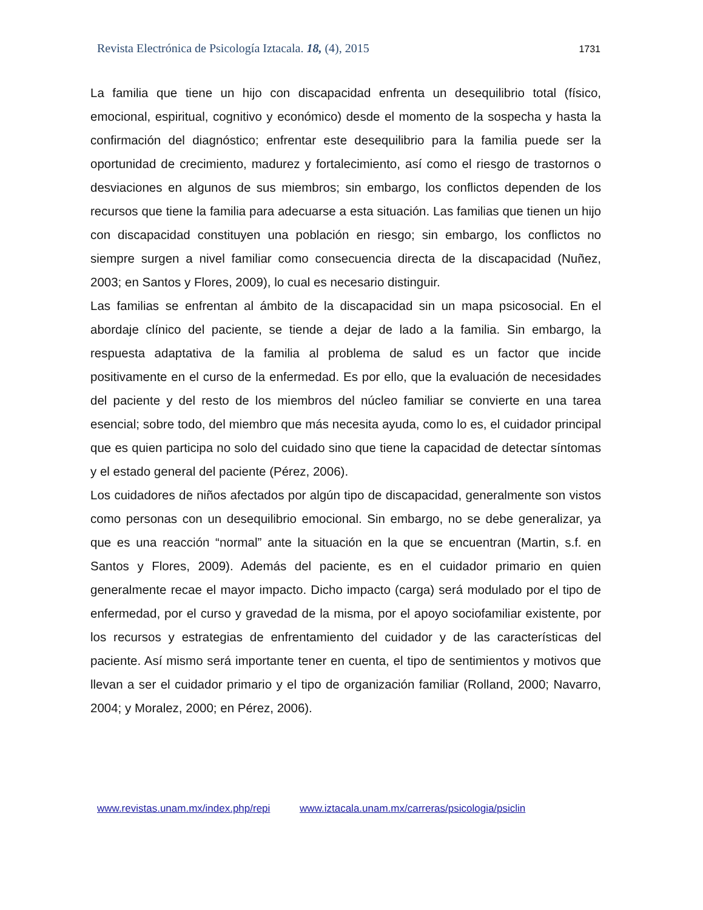Revista Electrónica de Psicología Iztacala. 18, (4), 2015 1731
La familia que tiene un hijo con discapacidad enfrenta un desequilibrio total (físico, emocional, espiritual, cognitivo y económico) desde el momento de la sospecha y hasta la confirmación del diagnóstico; enfrentar este desequilibrio para la familia puede ser la oportunidad de crecimiento, madurez y fortalecimiento, así como el riesgo de trastornos o desviaciones en algunos de sus miembros; sin embargo, los conflictos dependen de los recursos que tiene la familia para adecuarse a esta situación. Las familias que tienen un hijo con discapacidad constituyen una población en riesgo; sin embargo, los conflictos no siempre surgen a nivel familiar como consecuencia directa de la discapacidad (Nuñez, 2003; en Santos y Flores, 2009), lo cual es necesario distinguir.
Las familias se enfrentan al ámbito de la discapacidad sin un mapa psicosocial. En el abordaje clínico del paciente, se tiende a dejar de lado a la familia. Sin embargo, la respuesta adaptativa de la familia al problema de salud es un factor que incide positivamente en el curso de la enfermedad. Es por ello, que la evaluación de necesidades del paciente y del resto de los miembros del núcleo familiar se convierte en una tarea esencial; sobre todo, del miembro que más necesita ayuda, como lo es, el cuidador principal que es quien participa no solo del cuidado sino que tiene la capacidad de detectar síntomas y el estado general del paciente (Pérez, 2006).
Los cuidadores de niños afectados por algún tipo de discapacidad, generalmente son vistos como personas con un desequilibrio emocional. Sin embargo, no se debe generalizar, ya que es una reacción “normal” ante la situación en la que se encuentran (Martin, s.f. en Santos y Flores, 2009). Además del paciente, es en el cuidador primario en quien generalmente recae el mayor impacto. Dicho impacto (carga) será modulado por el tipo de enfermedad, por el curso y gravedad de la misma, por el apoyo sociofamiliar existente, por los recursos y estrategias de enfrentamiento del cuidador y de las características del paciente. Así mismo será importante tener en cuenta, el tipo de sentimientos y motivos que llevan a ser el cuidador primario y el tipo de organización familiar (Rolland, 2000; Navarro, 2004; y Moralez, 2000; en Pérez, 2006).
www.revistas.unam.mx/index.php/repi www.iztacala.unam.mx/carreras/psicologia/psiclin